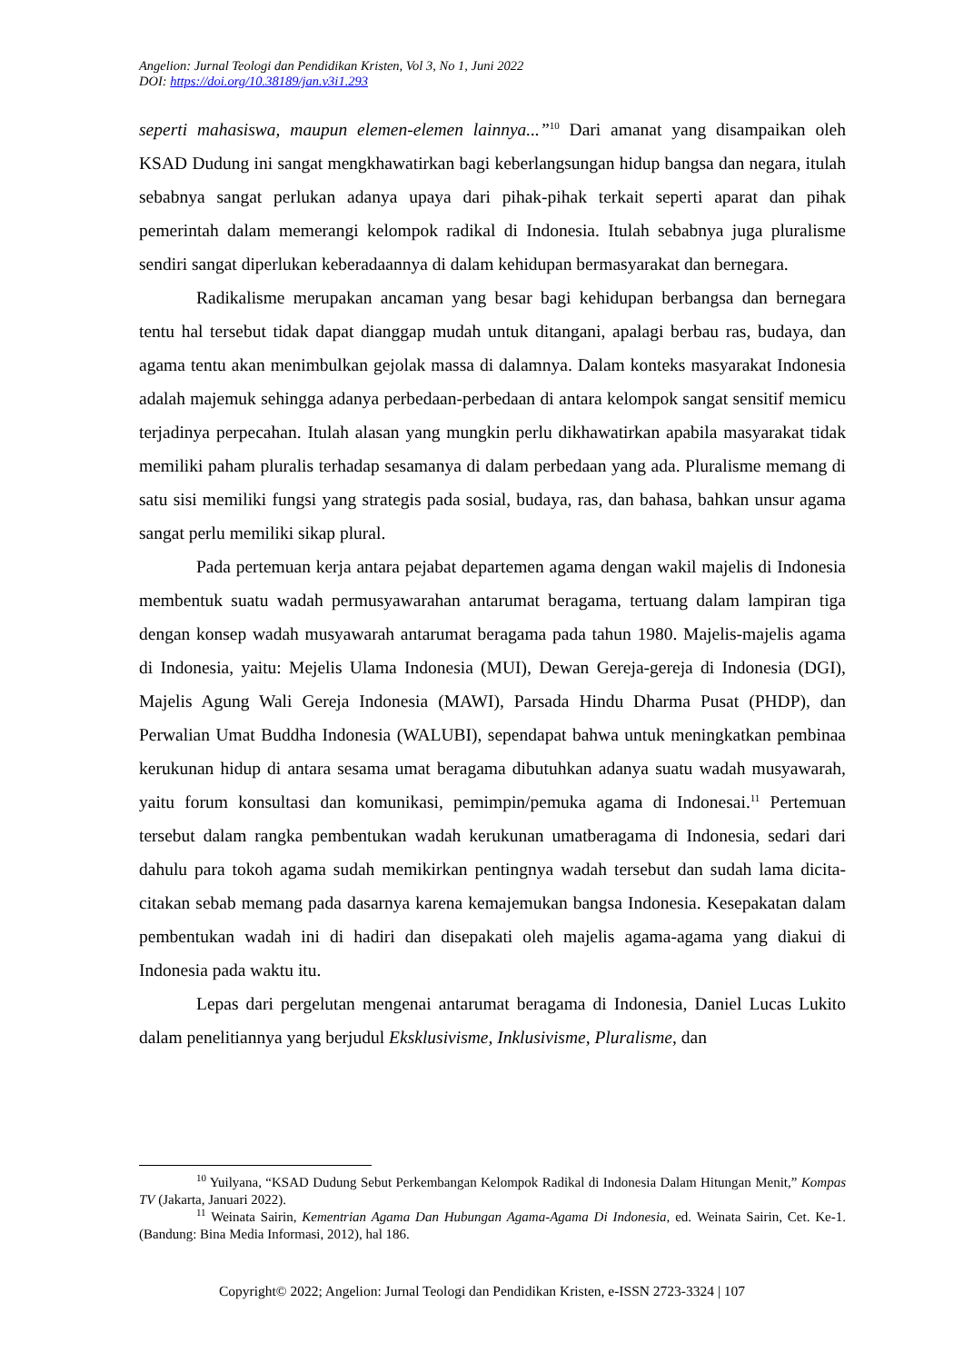Angelion: Jurnal Teologi dan Pendidikan Kristen, Vol 3, No 1, Juni 2022
DOI: https://doi.org/10.38189/jan.v3i1.293
seperti mahasiswa, maupun elemen-elemen lainnya...”<sup>10</sup> Dari amanat yang disampaikan oleh KSAD Dudung ini sangat mengkhawatirkan bagi keberlangsungan hidup bangsa dan negara, itulah sebabnya sangat perlukan adanya upaya dari pihak-pihak terkait seperti aparat dan pihak pemerintah dalam memerangi kelompok radikal di Indonesia. Itulah sebabnya juga pluralisme sendiri sangat diperlukan keberadaannya di dalam kehidupan bermasyarakat dan bernegara.
Radikalisme merupakan ancaman yang besar bagi kehidupan berbangsa dan bernegara tentu hal tersebut tidak dapat dianggap mudah untuk ditangani, apalagi berbau ras, budaya, dan agama tentu akan menimbulkan gejolak massa di dalamnya. Dalam konteks masyarakat Indonesia adalah majemuk sehingga adanya perbedaan-perbedaan di antara kelompok sangat sensitif memicu terjadinya perpecahan. Itulah alasan yang mungkin perlu dikhawatirkan apabila masyarakat tidak memiliki paham pluralis terhadap sesamanya di dalam perbedaan yang ada. Pluralisme memang di satu sisi memiliki fungsi yang strategis pada sosial, budaya, ras, dan bahasa, bahkan unsur agama sangat perlu memiliki sikap plural.
Pada pertemuan kerja antara pejabat departemen agama dengan wakil majelis di Indonesia membentuk suatu wadah permusyawarahan antarumat beragama, tertuang dalam lampiran tiga dengan konsep wadah musyawarah antarumat beragama pada tahun 1980. Majelis-majelis agama di Indonesia, yaitu: Mejelis Ulama Indonesia (MUI), Dewan Gereja-gereja di Indonesia (DGI), Majelis Agung Wali Gereja Indonesia (MAWI), Parsada Hindu Dharma Pusat (PHDP), dan Perwalian Umat Buddha Indonesia (WALUBI), sependapat bahwa untuk meningkatkan pembinaa kerukunan hidup di antara sesama umat beragama dibutuhkan adanya suatu wadah musyawarah, yaitu forum konsultasi dan komunikasi, pemimpin/pemuka agama di Indonesai.<sup>11</sup> Pertemuan tersebut dalam rangka pembentukan wadah kerukunan umatberagama di Indonesia, sedari dari dahulu para tokoh agama sudah memikirkan pentingnya wadah tersebut dan sudah lama dicita-citakan sebab memang pada dasarnya karena kemajemukan bangsa Indonesia. Kesepakatan dalam pembentukan wadah ini di hadiri dan disepakati oleh majelis agama-agama yang diakui di Indonesia pada waktu itu.
Lepas dari pergelutan mengenai antarumat beragama di Indonesia, Daniel Lucas Lukito dalam penelitiannya yang berjudul Eksklusivisme, Inklusivisme, Pluralisme, dan
<sup>10</sup> Yuilyana, “KSAD Dudung Sebut Perkembangan Kelompok Radikal di Indonesia Dalam Hitungan Menit,” Kompas TV (Jakarta, Januari 2022).
<sup>11</sup> Weinata Sairin, Kementrian Agama Dan Hubungan Agama-Agama Di Indonesia, ed. Weinata Sairin, Cet. Ke-1. (Bandung: Bina Media Informasi, 2012), hal 186.
Copyright© 2022; Angelion: Jurnal Teologi dan Pendidikan Kristen, e-ISSN 2723-3324 | 107